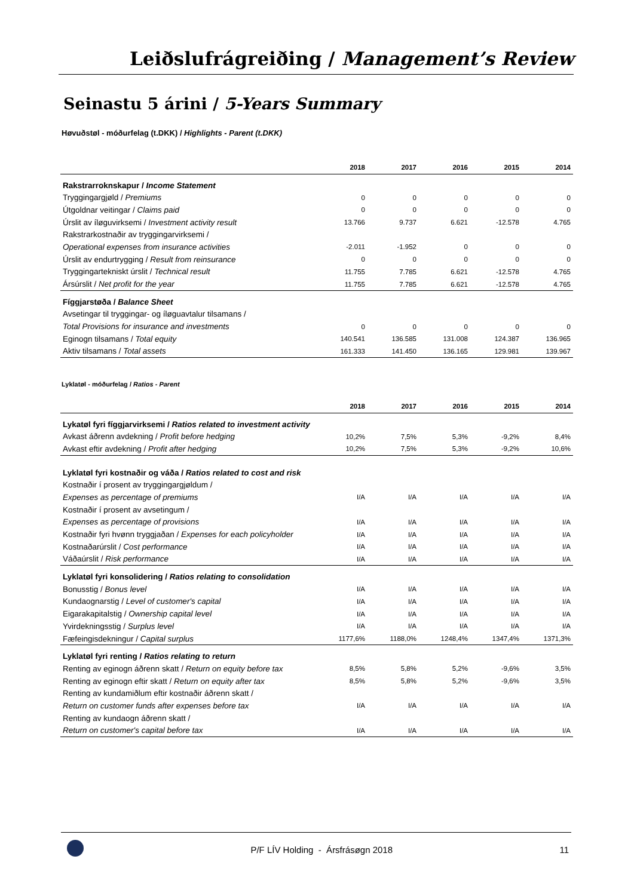Leiðslufrágreiðing / Management’s Review
Seinastu 5 árini / 5-Years Summary
Høvuðstøl - móðurfelag (t.DKK) / Highlights - Parent (t.DKK)
| | 2018 | 2017 | 2016 | 2015 | 2014 |
| --- | --- | --- | --- | --- | --- |
| Rakstrarroknskapur / Income Statement | | | | | |
| Tryggingargjøld / Premiums | 0 | 0 | 0 | 0 | 0 |
| Útgoldnar veitingar / Claims paid | 0 | 0 | 0 | 0 | 0 |
| Úrslit av íløguvirksemi / Investment activity result | 13.766 | 9.737 | 6.621 | -12.578 | 4.765 |
| Rakstrarkostnaðir av tryggingarvirksemi / | | | | | |
| Operational expenses from insurance activities | -2.011 | -1.952 | 0 | 0 | 0 |
| Úrslit av endurtrygging / Result from reinsurance | 0 | 0 | 0 | 0 | 0 |
| Tryggingartekniskt úrslit / Technical result | 11.755 | 7.785 | 6.621 | -12.578 | 4.765 |
| Ársúrslit / Net profit for the year | 11.755 | 7.785 | 6.621 | -12.578 | 4.765 |
| Fíggjarstøða / Balance Sheet | | | | | |
| Avsetingar til tryggingar- og íløguavtalur tilsamans / | | | | | |
| Total Provisions for insurance and investments | 0 | 0 | 0 | 0 | 0 |
| Eginogn tilsamans / Total equity | 140.541 | 136.585 | 131.008 | 124.387 | 136.965 |
| Aktiv tilsamans / Total assets | 161.333 | 141.450 | 136.165 | 129.981 | 139.967 |
Lyklatøl - móðurfelag / Ratios - Parent
| | 2018 | 2017 | 2016 | 2015 | 2014 |
| --- | --- | --- | --- | --- | --- |
| Lykatøl fyri fíggjarvirksemi / Ratios related to investment activity | | | | | |
| Avkast áðrenn avdekning / Profit before hedging | 10,2% | 7,5% | 5,3% | -9,2% | 8,4% |
| Avkast eftir avdekning / Profit after hedging | 10,2% | 7,5% | 5,3% | -9,2% | 10,6% |
| Lyklatøl fyri kostnaðir og váða / Ratios related to cost and risk | | | | | |
| Kostnaðir í prosent av tryggingargjøldum / | | | | | |
| Expenses as percentage of premiums | I/A | I/A | I/A | I/A | I/A |
| Kostnaðir í prosent av avsetingum / | | | | | |
| Expenses as percentage of provisions | I/A | I/A | I/A | I/A | I/A |
| Kostnaðir fyri hvønn tryggjaðan / Expenses for each policyholder | I/A | I/A | I/A | I/A | I/A |
| Kostnaðarúrslit / Cost performance | I/A | I/A | I/A | I/A | I/A |
| Váðaúrslit / Risk performance | I/A | I/A | I/A | I/A | I/A |
| Lyklatøl fyri konsolidering / Ratios relating to consolidation | | | | | |
| Bonusstig / Bonus level | I/A | I/A | I/A | I/A | I/A |
| Kundaognarstig / Level of customer's capital | I/A | I/A | I/A | I/A | I/A |
| Eigarakapitalstig / Ownership capital level | I/A | I/A | I/A | I/A | I/A |
| Yvirdekningsstig / Surplus level | I/A | I/A | I/A | I/A | I/A |
| Fæfeingisdekningur / Capital surplus | 1177,6% | 1188,0% | 1248,4% | 1347,4% | 1371,3% |
| Lyklatøl fyri renting / Ratios relating to return | | | | | |
| Renting av eginogn áðrenn skatt / Return on equity before tax | 8,5% | 5,8% | 5,2% | -9,6% | 3,5% |
| Renting av eginogn eftir skatt / Return on equity after tax | 8,5% | 5,8% | 5,2% | -9,6% | 3,5% |
| Renting av kundamiðlum eftir kostnaðir áðrenn skatt / | | | | | |
| Return on customer funds after expenses before tax | I/A | I/A | I/A | I/A | I/A |
| Renting av kundaogn áðrenn skatt / | | | | | |
| Return on customer's capital before tax | I/A | I/A | I/A | I/A | I/A |
P/F LÍV Holding - Ársfrásøgn 2018 11